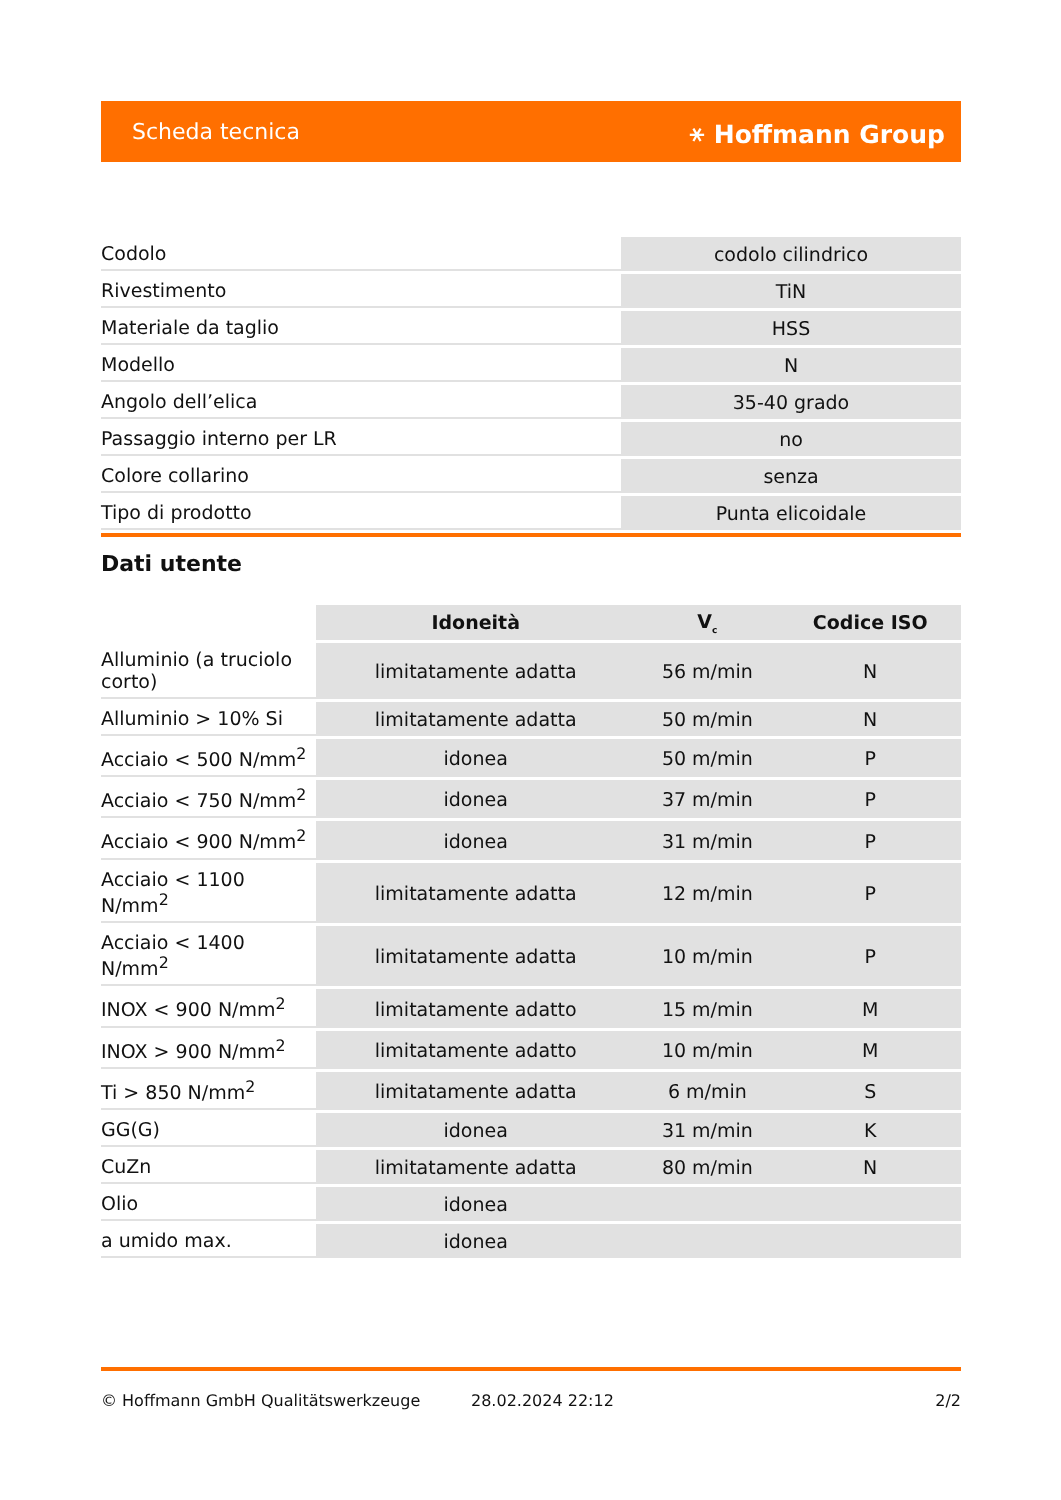Scheda tecnica ⚹ Hoffmann Group
| Codolo | codolo cilindrico |
| Rivestimento | TiN |
| Materiale da taglio | HSS |
| Modello | N |
| Angolo dell’elica | 35-40 grado |
| Passaggio interno per LR | no |
| Colore collarino | senza |
| Tipo di prodotto | Punta elicoidale |
Dati utente
| | Idoneità | V<sub>c</sub> | Codice ISO |
| --- | --- | --- | --- |
| Alluminio (a truciolo corto) | limitatamente adatta | 56 m/min | N |
| Alluminio > 10% Si | limitatamente adatta | 50 m/min | N |
| Acciaio < 500 N/mm<sup>2</sup> | idonea | 50 m/min | P |
| Acciaio < 750 N/mm<sup>2</sup> | idonea | 37 m/min | P |
| Acciaio < 900 N/mm<sup>2</sup> | idonea | 31 m/min | P |
| Acciaio < 1100 N/mm<sup>2</sup> | limitatamente adatta | 12 m/min | P |
| Acciaio < 1400 N/mm<sup>2</sup> | limitatamente adatta | 10 m/min | P |
| INOX < 900 N/mm<sup>2</sup> | limitatamente adatto | 15 m/min | M |
| INOX > 900 N/mm<sup>2</sup> | limitatamente adatto | 10 m/min | M |
| Ti > 850 N/mm<sup>2</sup> | limitatamente adatta | 6 m/min | S |
| GG(G) | idonea | 31 m/min | K |
| CuZn | limitatamente adatta | 80 m/min | N |
| Olio | idonea | | |
| a umido max. | idonea | | |
© Hoffmann GmbH Qualitätswerkzeuge 28.02.2024 22:12 2/2